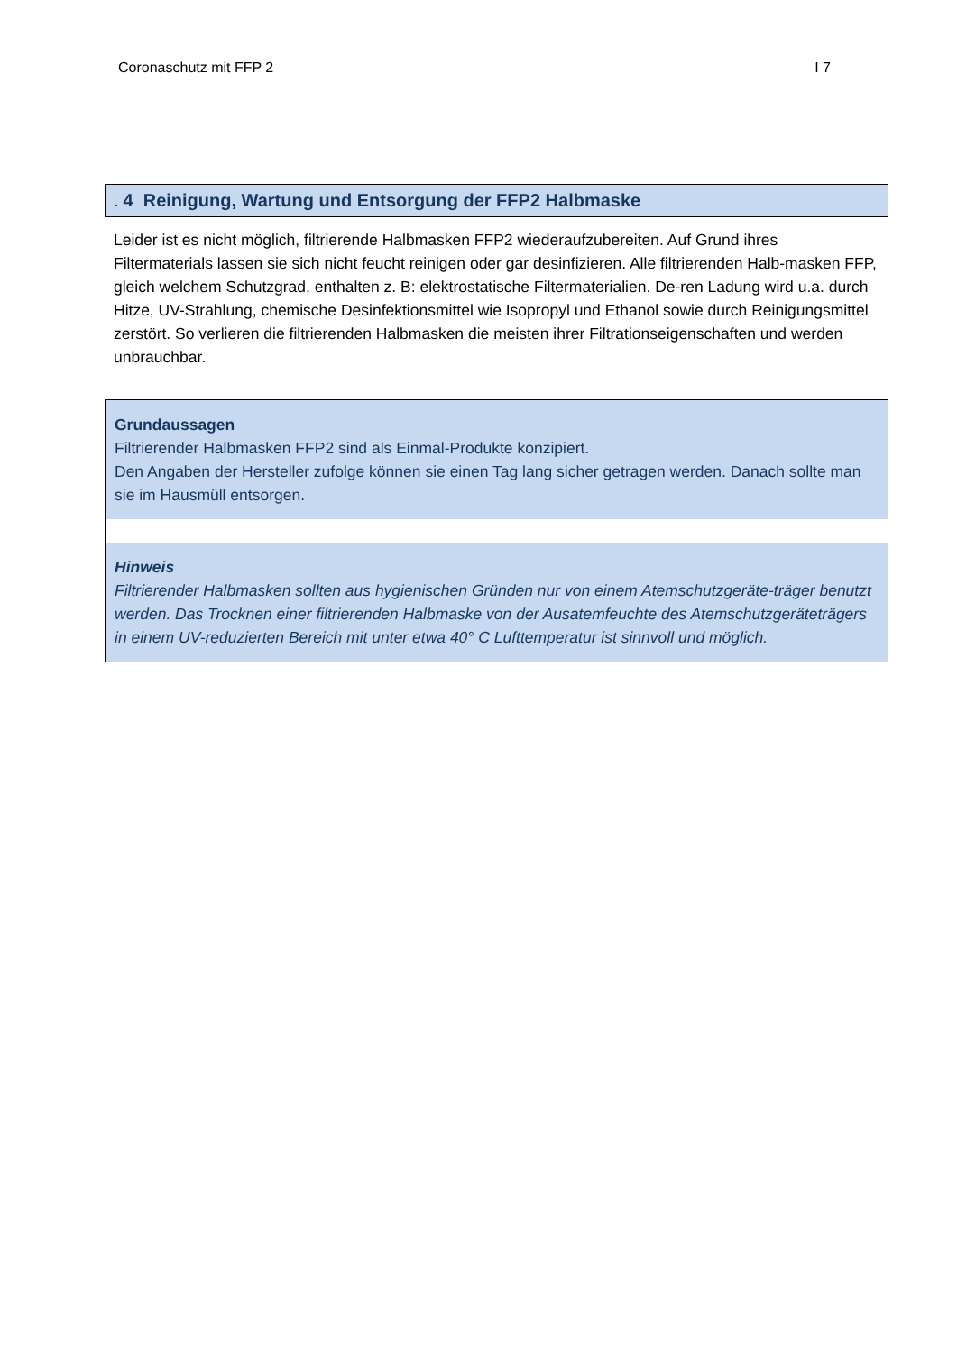Coronaschutz mit FFP 2 I 7
. 4 Reinigung, Wartung und Entsorgung der FFP2 Halbmaske
Leider ist es nicht möglich, filtrierende Halbmasken FFP2 wiederaufzubereiten. Auf Grund ihres Filtermaterials lassen sie sich nicht feucht reinigen oder gar desinfizieren. Alle filtrierenden Halb-masken FFP, gleich welchem Schutzgrad, enthalten z. B: elektrostatische Filtermaterialien. De-ren Ladung wird u.a. durch Hitze, UV-Strahlung, chemische Desinfektionsmittel wie Isopropyl und Ethanol sowie durch Reinigungsmittel zerstört. So verlieren die filtrierenden Halbmasken die meisten ihrer Filtrationseigenschaften und werden unbrauchbar.
Grundaussagen
Filtrierender Halbmasken FFP2 sind als Einmal-Produkte konzipiert.
Den Angaben der Hersteller zufolge können sie einen Tag lang sicher getragen werden. Danach sollte man sie im Hausmüll entsorgen.
Hinweis
Filtrierender Halbmasken sollten aus hygienischen Gründen nur von einem Atemschutzgeräte-träger benutzt werden. Das Trocknen einer filtrierenden Halbmaske von der Ausatemfeuchte des Atemschutzgeräteträgers in einem UV-reduzierten Bereich mit unter etwa 40° C Lufttemperatur ist sinnvoll und möglich.